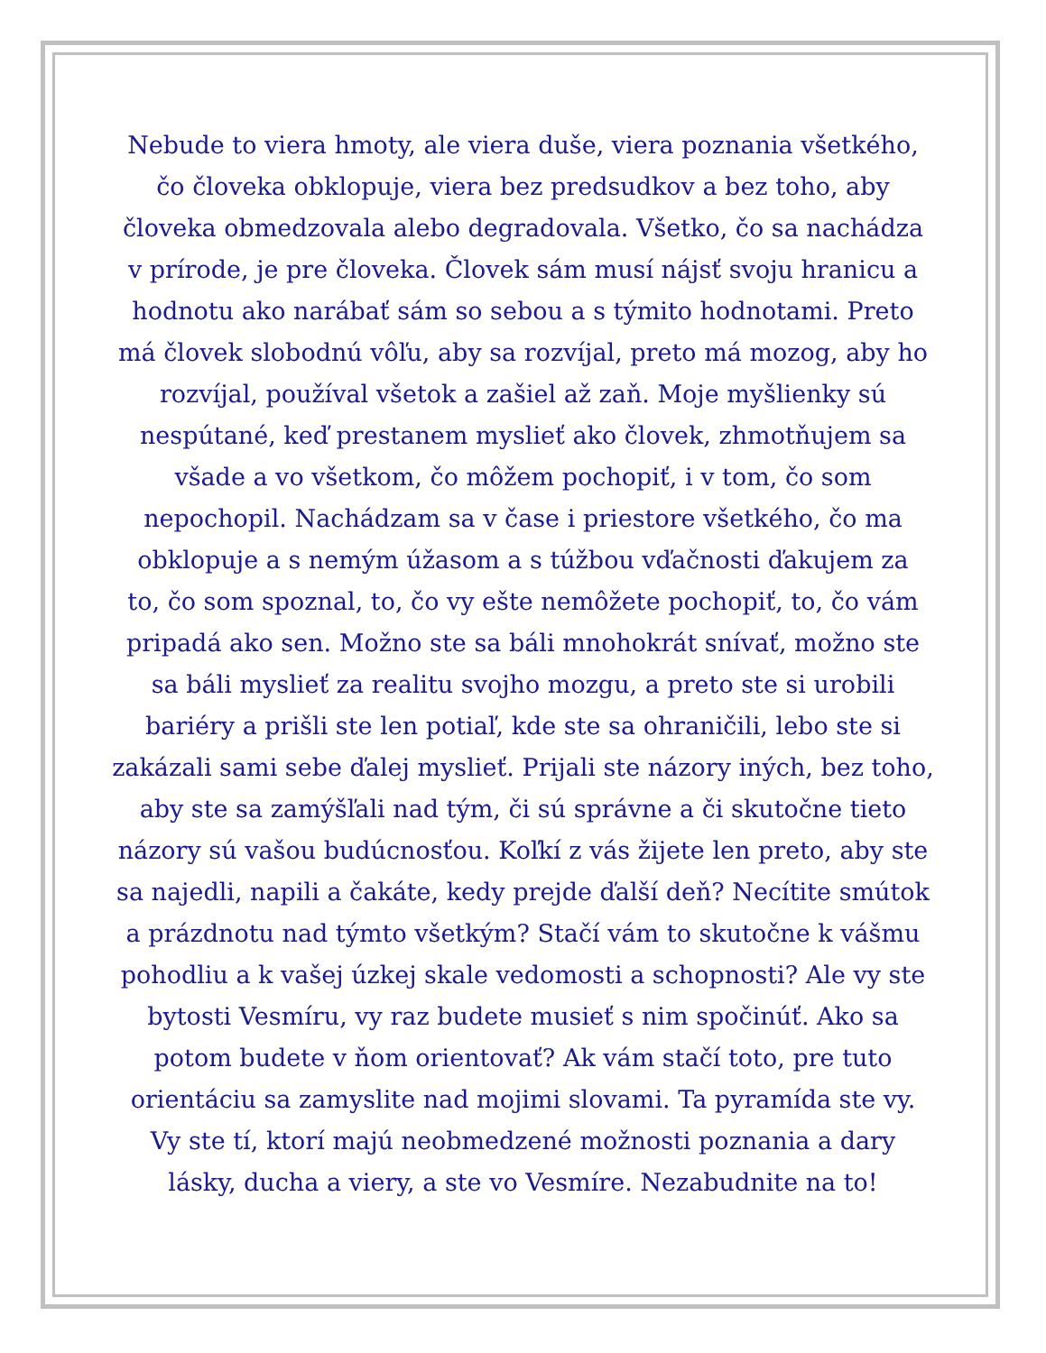Nebude to viera hmoty, ale viera duše, viera poznania všetkého,
čo človeka obklopuje, viera bez predsudkov a bez toho, aby
človeka obmedzovala alebo degradovala. Všetko, čo sa nachádza
v prírode, je pre človeka. Človek sám musí nájsť svoju hranicu a
hodnotu ako narábať sám so sebou a s týmito hodnotami. Preto
má človek slobodnú vôľu, aby sa rozvíjal, preto má mozog, aby ho
rozvíjal, používal všetok a zašiel až zaň. Moje myšlienky sú
nespútané, keď prestanem myslieť ako človek, zhmotňujem sa
všade a vo všetkom, čo môžem pochopiť, i v tom, čo som
nepochopil. Nachádzam sa v čase i priestore všetkého, čo ma
obklopuje a s nemým úžasom a s túžbou vďačnosti ďakujem za
to, čo som spoznal, to, čo vy ešte nemôžete pochopiť, to, čo vám
pripadá ako sen. Možno ste sa báli mnohokrát snívať, možno ste
sa báli myslieť za realitu svojho mozgu, a preto ste si urobili
bariéry a prišli ste len potiaľ, kde ste sa ohraničili, lebo ste si
zakázali sami sebe ďalej myslieť. Prijali ste názory iných, bez toho,
aby ste sa zamýšľali nad tým, či sú správne a či skutočne tieto
názory sú vašou budúcnosťou. Koľkí z vás žijete len preto, aby ste
sa najedli, napili a čakáte, kedy prejde ďalší deň? Necítite smútok
a prázdnotu nad týmto všetkým? Stačí vám to skutočne k vášmu
pohodliu a k vašej úzkej skale vedomosti a schopnosti? Ale vy ste
bytosti Vesmíru, vy raz budete musieť s nim spočinúť. Ako sa
potom budete v ňom orientovať? Ak vám stačí toto, pre tuto
orientáciu sa zamyslite nad mojimi slovami. Ta pyramída ste vy.
Vy ste tí, ktorí majú neobmedzené možnosti poznania a dary
lásky, ducha a viery, a ste vo Vesmíre. Nezabudnite na to!